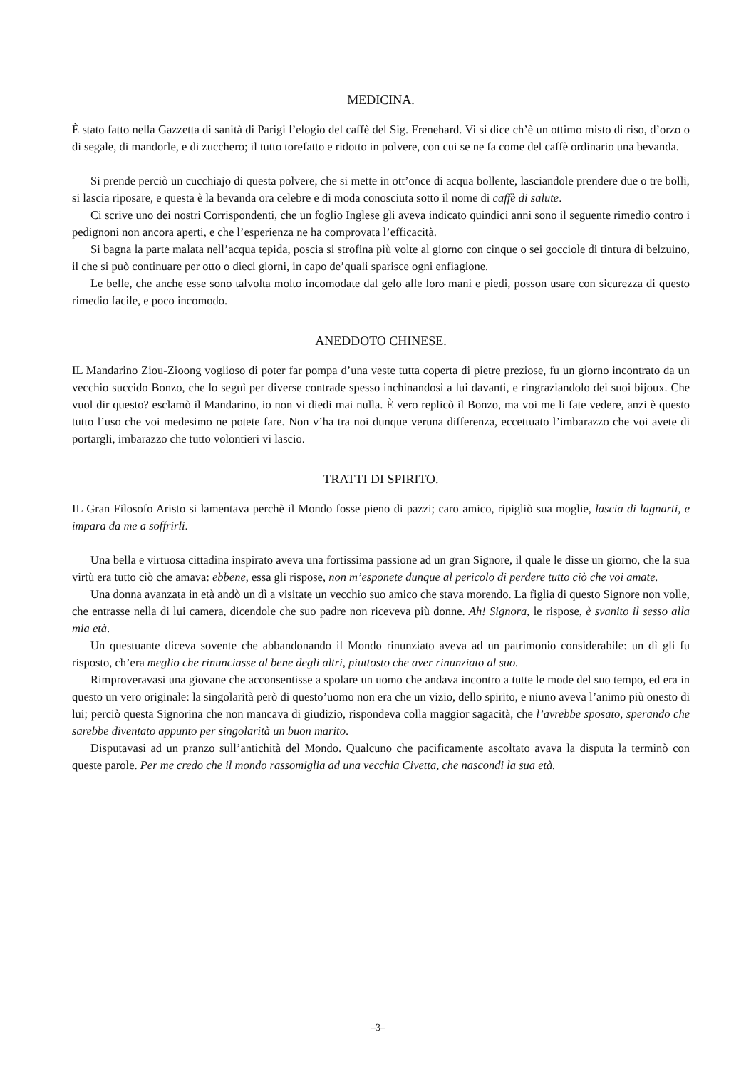MEDICINA.
È stato fatto nella Gazzetta di sanità di Parigi l’elogio del caffè del Sig. Frenehard. Vi si dice ch’è un ottimo misto di riso, d’orzo o di segale, di mandorle, e di zucchero; il tutto torefatto e ridotto in polvere, con cui se ne fa come del caffè ordinario una bevanda.
Si prende perciò un cucchiajo di questa polvere, che si mette in ott’once di acqua bollente, lasciandole prendere due o tre bolli, si lascia riposare, e questa è la bevanda ora celebre e di moda conosciuta sotto il nome di caffè di salute.
Ci scrive uno dei nostri Corrispondenti, che un foglio Inglese gli aveva indicato quindici anni sono il seguente rimedio contro i pedignoni non ancora aperti, e che l’esperienza ne ha comprovata l’efficacità.
Si bagna la parte malata nell’acqua tepida, poscia si strofina più volte al giorno con cinque o sei gocciole di tintura di belzuino, il che si può continuare per otto o dieci giorni, in capo de’quali sparisce ogni enfiagione.
Le belle, che anche esse sono talvolta molto incomodate dal gelo alle loro mani e piedi, posson usare con sicurezza di questo rimedio facile, e poco incomodo.
ANEDDOTO CHINESE.
IL Mandarino Ziou-Zioong voglioso di poter far pompa d’una veste tutta coperta di pietre preziose, fu un giorno incontrato da un vecchio succido Bonzo, che lo seguì per diverse contrade spesso inchinandosi a lui davanti, e ringraziandolo dei suoi bijoux. Che vuol dir questo? esclamò il Mandarino, io non vi diedi mai nulla. È vero replicò il Bonzo, ma voi me li fate vedere, anzi è questo tutto l’uso che voi medesimo ne potete fare. Non v’ha tra noi dunque veruna differenza, eccettuato l’imbarazzo che voi avete di portargli, imbarazzo che tutto volontieri vi lascio.
TRATTI DI SPIRITO.
IL Gran Filosofo Aristo si lamentava perchè il Mondo fosse pieno di pazzi; caro amico, ripigliò sua moglie, lascia di lagnarti, e impara da me a soffrirli.
Una bella e virtuosa cittadina inspirato aveva una fortissima passione ad un gran Signore, il quale le disse un giorno, che la sua virtù era tutto ciò che amava: ebbene, essa gli rispose, non m’esponete dunque al pericolo di perdere tutto ciò che voi amate.
Una donna avanzata in età andò un dì a visitate un vecchio suo amico che stava morendo. La figlia di questo Signore non volle, che entrasse nella di lui camera, dicendole che suo padre non riceveva più donne. Ah! Signora, le rispose, è svanito il sesso alla mia età.
Un questuante diceva sovente che abbandonando il Mondo rinunziato aveva ad un patrimonio considerabile: un dì gli fu risposto, ch’era meglio che rinunciasse al bene degli altri, piuttosto che aver rinunziato al suo.
Rimproveravasi una giovane che acconsentisse a spolare un uomo che andava incontro a tutte le mode del suo tempo, ed era in questo un vero originale: la singolarità però di questo’uomo non era che un vizio, dello spirito, e niuno aveva l’animo più onesto di lui; perciò questa Signorina che non mancava di giudizio, rispondeva colla maggior sagacità, che l’avrebbe sposato, sperando che sarebbe diventato appunto per singolarità un buon marito.
Disputavasi ad un pranzo sull’antichità del Mondo. Qualcuno che pacificamente ascoltato avava la disputa la terminò con queste parole. Per me credo che il mondo rassomiglia ad una vecchia Civetta, che nascondi la sua età.
–3–